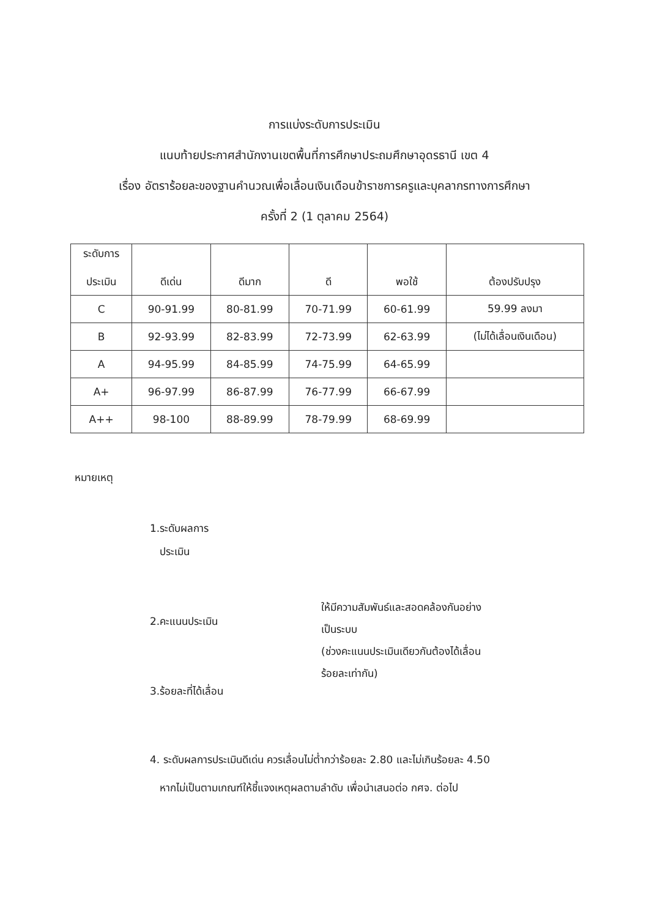การแบ่งระดับการประเมิน
แนบท้ายประกาศสำนักงานเขตพื้นที่การศึกษาประถมศึกษาอุดรธานี เขต 4
เรื่อง อัตราร้อยละของฐานคำนวณเพื่อเลื่อนเงินเดือนข้าราชการครูและบุคลากรทางการศึกษา
ครั้งที่ 2 (1 ตุลาคม 2564)
| ระดับการ ประเมิน | ดีเด่น | ดีมาก | ดี | พอใช้ | ต้องปรับปรุง |
| --- | --- | --- | --- | --- | --- |
| C | 90-91.99 | 80-81.99 | 70-71.99 | 60-61.99 | 59.99 ลงมา |
| B | 92-93.99 | 82-83.99 | 72-73.99 | 62-63.99 | (ไม่ได้เลื่อนเงินเดือน) |
| A | 94-95.99 | 84-85.99 | 74-75.99 | 64-65.99 | |
| A+ | 96-97.99 | 86-87.99 | 76-77.99 | 66-67.99 | |
| A++ | 98-100 | 88-89.99 | 78-79.99 | 68-69.99 | |
หมายเหตุ
1.ระดับผลการ
ประเมิน
2.คะแนนประเมิน
3.ร้อยละที่ได้เลื่อน
ให้มีความสัมพันธ์และสอดคล้องกันอย่าง
เป็นระบบ
(ช่วงคะแนนประเมินเดียวกันต้องได้เลื่อน
ร้อยละเท่ากัน)
4. ระดับผลการประเมินดีเด่น ควรเลื่อนไม่ต่ำกว่าร้อยละ 2.80 และไม่เกินร้อยละ 4.50
หากไม่เป็นตามเกณฑ์ให้ชี้แจงเหตุผลตามลำดับ เพื่อนำเสนอต่อ กศจ. ต่อไป